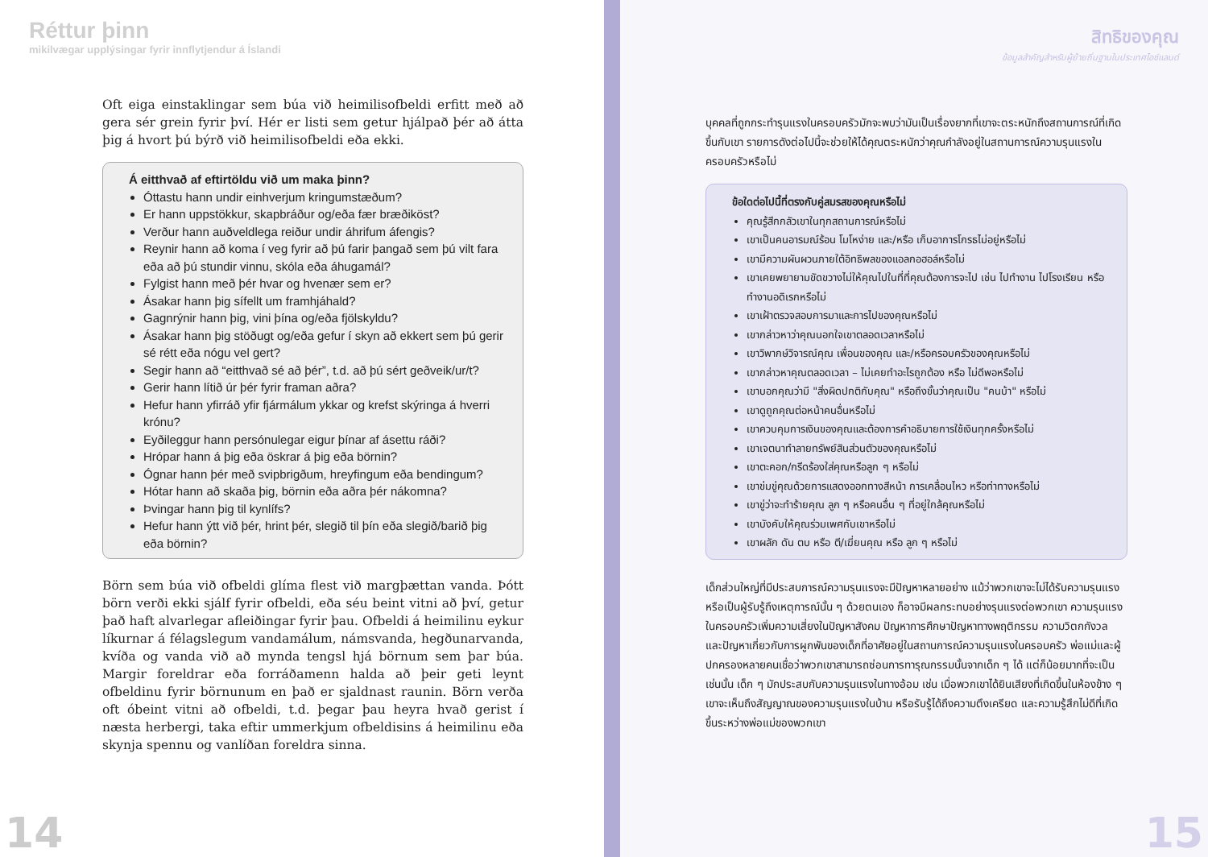Réttur þinn
mikilvægar upplýsingar fyrir innflytjendur á Íslandi
Oft eiga einstaklingar sem búa við heimilisofbeldi erfitt með að gera sér grein fyrir því. Hér er listi sem getur hjálpað þér að átta þig á hvort þú býrð við heimilisofbeldi eða ekki.
Á eitthvað af eftirtöldu við um maka þinn?
Óttastu hann undir einhverjum kringumstæðum?
Er hann uppstökkur, skapbráður og/eða fær bræðiköst?
Verður hann auðveldlega reiður undir áhrifum áfengis?
Reynir hann að koma í veg fyrir að þú farir þangað sem þú vilt fara eða að þú stundir vinnu, skóla eða áhugamál?
Fylgist hann með þér hvar og hvenær sem er?
Ásakar hann þig sífellt um framhjáhald?
Gagnrýnir hann þig, vini þína og/eða fjölskyldu?
Ásakar hann þig stöðugt og/eða gefur í skyn að ekkert sem þú gerir sé rétt eða nógu vel gert?
Segir hann að “eitthvað sé að þér”, t.d. að þú sért geðveik/ur/t?
Gerir hann lítið úr þér fyrir framan aðra?
Hefur hann yfirráð yfir fjármálum ykkar og krefst skýringa á hverri krónu?
Eyðileggur hann persónulegar eigur þínar af ásettu ráði?
Hrópar hann á þig eða öskrar á þig eða börnin?
Ógnar hann þér með svipbrigðum, hreyfingum eða bendingum?
Hótar hann að skaða þig, börnin eða aðra þér nákomna?
Þvingar hann þig til kynlífs?
Hefur hann ýtt við þér, hrint þér, slegið til þín eða slegið/barið þig eða börnin?
Börn sem búa við ofbeldi glíma flest við margþættan vanda. Þótt börn verði ekki sjálf fyrir ofbeldi, eða séu beint vitni að því, getur það haft alvarlegar afleiðingar fyrir þau. Ofbeldi á heimilinu eykur líkurnar á félagslegum vandamálum, námsvanda, hegðunarvanda, kvíða og vanda við að mynda tengsl hjá börnum sem þar búa. Margir foreldrar eða forráðamenn halda að þeir geti leynt ofbeldinu fyrir börnunum en það er sjaldnast raunin. Börn verða oft óbeint vitni að ofbeldi, t.d. þegar þau heyra hvað gerist í næsta herbergi, taka eftir ummerkjum ofbeldisins á heimilinu eða skynja spennu og vanlíðan foreldra sinna.
14
สิทธิของคุณ
ข้อมูลสำคัญสำหรับผู้ย้ายถิ่นฐานในประเทศไอซ์แลนด์
บุคคลที่ถูกกระทำรุนแรงในครอบครัวมักจะพบว่ามันเป็นเรื่องยากที่เขาจะตระหนักถึงสถานการณ์ที่เกิดขึ้นกับเขา รายการดังต่อไปนี้จะช่วยให้ได้คุณตระหนักว่าคุณกำลังอยู่ในสถานการณ์ความรุนแรงในครอบครัวหรือไม่
ข้อใดต่อไปนี้ที่ตรงกับคู่สมรสของคุณหรือไม่
คุณรู้สึกกลัวเขาในทุกสถานการณ์หรือไม่
เขาเป็นคนอารมณ์ร้อน โมโหง่าย และ/หรือ เก็บอาการโกรธไม่อยู่หรือไม่
เขามีความผันผวนภายใต้อิทธิพลของแอลกอฮอล์หรือไม่
เขาเคยพยายามขัดขวางไม่ให้คุณไปในที่ที่คุณต้องการจะไป เช่น ไปทำงาน ไปโรงเรียน หรือทำงานอดิเรกหรือไม่
เขาเฝ้าตรวจสอบการมาและการไปของคุณหรือไม่
เขากล่าวหาว่าคุณนอกใจเขาตลอดเวลาหรือไม่
เขาวิพากษ์วิจารณ์คุณ เพื่อนของคุณ และ/หรือครอบครัวของคุณหรือไม่
เขากล่าวหาคุณตลอดเวลา – ไม่เคยทำอะไรถูกต้อง หรือ ไม่ดีพอหรือไม่
เขาบอกคุณว่ามี "สิ่งผิดปกติกับคุณ" หรือถึงขั้นว่าคุณเป็น "คนบ้า" หรือไม่
เขาดูถูกคุณต่อหน้าคนอื่นหรือไม่
เขาควบคุมการเงินของคุณและต้องการคำอธิบายการใช้เงินทุกครั้งหรือไม่
เขาเจตนาทำลายทรัพย์สินส่วนตัวของคุณหรือไม่
เขาตะคอก/กรีดร้องใส่คุณหรือลูก ๆ หรือไม่
เขาข่มขู่คุณด้วยการแสดงออกทางสีหน้า การเคลื่อนไหว หรือท่าทางหรือไม่
เขาขู่ว่าจะทำร้ายคุณ ลูก ๆ หรือคนอื่น ๆ ที่อยู่ใกล้คุณหรือไม่
เขาบังคับให้คุณร่วมเพศกับเขาหรือไม่
เขาผลัก ดัน ตบ หรือ ตี/เฆี่ยนคุณ หรือ ลูก ๆ หรือไม่
เด็กส่วนใหญ่ที่มีประสบการณ์ความรุนแรงจะมีปัญหาหลายอย่าง แม้ว่าพวกเขาจะไม่ได้รับความรุนแรง หรือเป็นผู้รับรู้ถึงเหตุการณ์นั้น ๆ ด้วยตนเอง ก็อาจมีผลกระทบอย่างรุนแรงต่อพวกเขา ความรุนแรงในครอบครัวเพิ่มความเสี่ยงในปัญหาสังคม ปัญหาการศึกษาปัญหาทางพฤติกรรม ความวิตกกังวล และปัญหาเกี่ยวกับการผูกพันของเด็กที่อาศัยอยู่ในสถานการณ์ความรุนแรงในครอบครัว พ่อแม่และผู้ปกครองหลายคนเชื่อว่าพวกเขาสามารถซ่อนการทารุณกรรมนั้นจากเด็ก ๆ ได้ แต่ก็น้อยมากที่จะเป็นเช่นนั้น เด็ก ๆ มักประสบกับความรุนแรงในทางอ้อม เช่น เมื่อพวกเขาได้ยินเสียงที่เกิดขึ้นในห้องข้าง ๆ เขาจะเห็นถึงสัญญาณของความรุนแรงในบ้าน หรือรับรู้ได้ถึงความตึงเครียด และความรู้สึกไม่ดีที่เกิดขึ้นระหว่างพ่อแม่ของพวกเขา
15